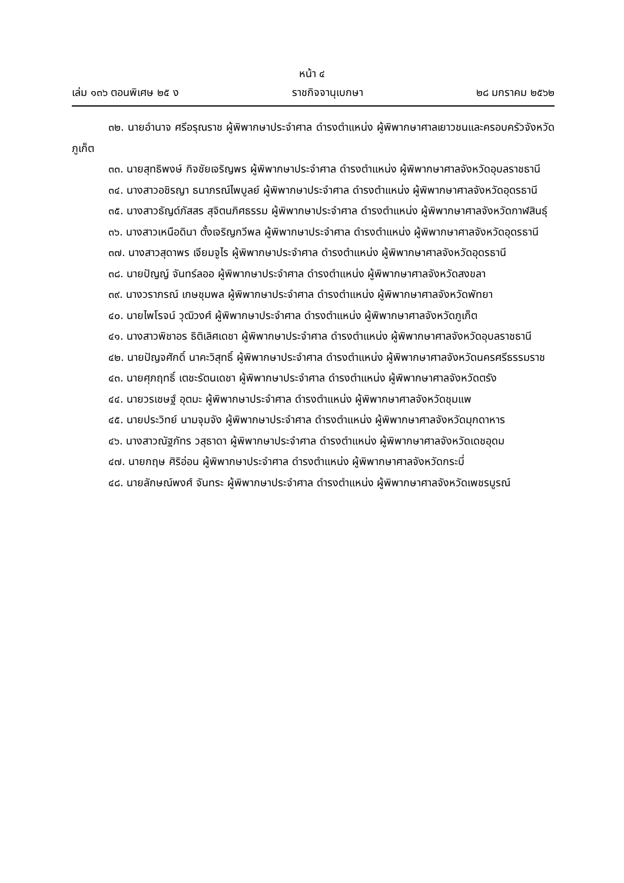หน้า ๔
เล่ม ๑๓๖ ตอนพิเศษ ๒๕ ง ราชกิจจานุเบกษา ๒๘ มกราคม ๒๕๖๒
๓๒. นายอำนาจ ศรีอรุณราช ผู้พิพากษาประจำศาล ดำรงตำแหน่ง ผู้พิพากษาศาลเยาวชนและครอบครัวจังหวัดภูเก็ต
๓๓. นายสุทธิพงษ์ กิจชัยเจริญพร ผู้พิพากษาประจำศาล ดำรงตำแหน่ง ผู้พิพากษาศาลจังหวัดอุบลราชธานี
๓๔. นางสาวอชิรญา ธนาภรณ์ไพบูลย์ ผู้พิพากษาประจำศาล ดำรงตำแหน่ง ผู้พิพากษาศาลจังหวัดอุดรธานี
๓๕. นางสาวธัญด์ภัสสร สุจิตนภิศธรรม ผู้พิพากษาประจำศาล ดำรงตำแหน่ง ผู้พิพากษาศาลจังหวัดกาฬสินธุ์
๓๖. นางสาวเหนือดินา ตั้งเจริญกวีพล ผู้พิพากษาประจำศาล ดำรงตำแหน่ง ผู้พิพากษาศาลจังหวัดอุดรธานี
๓๗. นางสาวสุดาพร เจียมจูไร ผู้พิพากษาประจำศาล ดำรงตำแหน่ง ผู้พิพากษาศาลจังหวัดอุดรธานี
๓๘. นายปัญญ์ จันทร์ลออ ผู้พิพากษาประจำศาล ดำรงตำแหน่ง ผู้พิพากษาศาลจังหวัดสงขลา
๓๙. นางวราภรณ์ เกษชุมพล ผู้พิพากษาประจำศาล ดำรงตำแหน่ง ผู้พิพากษาศาลจังหวัดพัทยา
๔๐. นายไพโรจน์ วุฒิวงศ์ ผู้พิพากษาประจำศาล ดำรงตำแหน่ง ผู้พิพากษาศาลจังหวัดภูเก็ต
๔๑. นางสาวพิชาอร ธิติเลิศเดชา ผู้พิพากษาประจำศาล ดำรงตำแหน่ง ผู้พิพากษาศาลจังหวัดอุบลราชธานี
๔๒. นายปัญจศักดิ์ นาคะวิสุทธิ์ ผู้พิพากษาประจำศาล ดำรงตำแหน่ง ผู้พิพากษาศาลจังหวัดนครศรีธรรมราช
๔๓. นายศุภฤทธิ์ เตชะรัตนเดชา ผู้พิพากษาประจำศาล ดำรงตำแหน่ง ผู้พิพากษาศาลจังหวัดตรัง
๔๔. นายวรเชษฐ์ อุตมะ ผู้พิพากษาประจำศาล ดำรงตำแหน่ง ผู้พิพากษาศาลจังหวัดชุมแพ
๔๕. นายประวิทย์ นามจุมจัง ผู้พิพากษาประจำศาล ดำรงตำแหน่ง ผู้พิพากษาศาลจังหวัดมุกดาหาร
๔๖. นางสาวณัฐภัทร วสุธาดา ผู้พิพากษาประจำศาล ดำรงตำแหน่ง ผู้พิพากษาศาลจังหวัดเดชอุดม
๔๗. นายกฤษ ศิริอ่อน ผู้พิพากษาประจำศาล ดำรงตำแหน่ง ผู้พิพากษาศาลจังหวัดกระบี่
๔๘. นายลักษณ์พงศ์ จันทระ ผู้พิพากษาประจำศาล ดำรงตำแหน่ง ผู้พิพากษาศาลจังหวัดเพชรบูรณ์